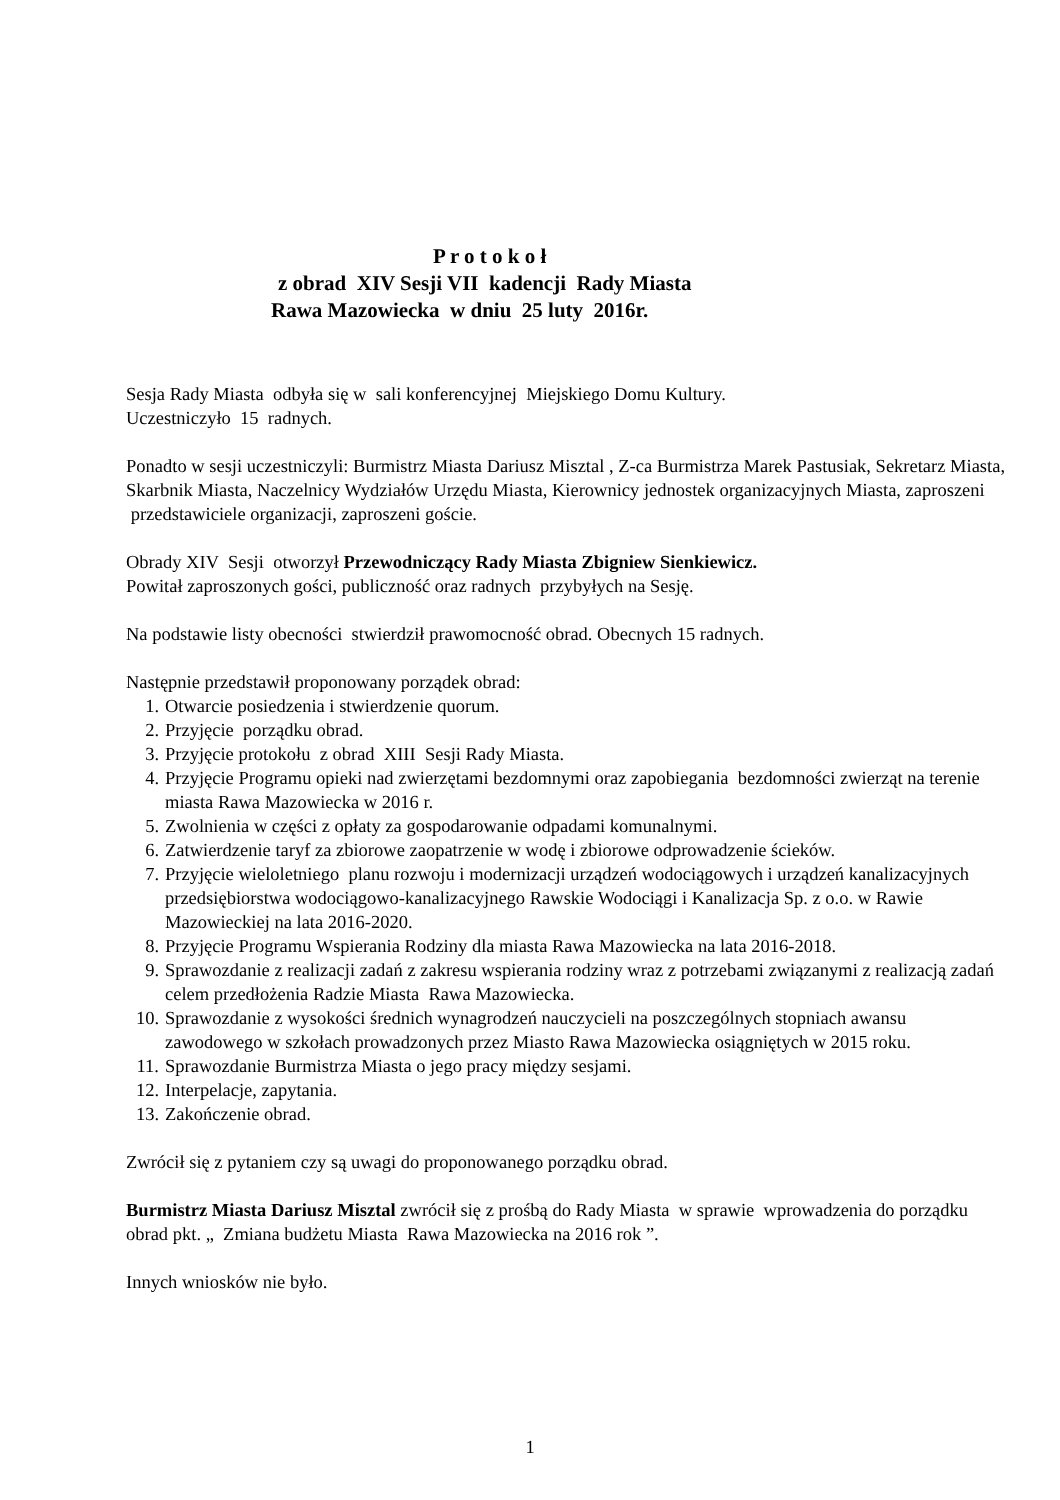P r o t o k o ł
z obrad XIV Sesji VII kadencji Rady Miasta
Rawa Mazowiecka w dniu 25 luty 2016r.
Sesja Rady Miasta odbyła się w sali konferencyjnej Miejskiego Domu Kultury.
Uczestniczyło 15 radnych.
Ponadto w sesji uczestniczyli: Burmistrz Miasta Dariusz Misztal , Z-ca Burmistrza Marek Pastusiak, Sekretarz Miasta, Skarbnik Miasta, Naczelnicy Wydziałów Urzędu Miasta, Kierownicy jednostek organizacyjnych Miasta, zaproszeni przedstawiciele organizacji, zaproszeni goście.
Obrady XIV Sesji otworzył Przewodniczący Rady Miasta Zbigniew Sienkiewicz.
Powitał zaproszonych gości, publiczność oraz radnych przybyłych na Sesję.
Na podstawie listy obecności stwierdził prawomocność obrad. Obecnych 15 radnych.
Następnie przedstawił proponowany porządek obrad:
1. Otwarcie posiedzenia i stwierdzenie quorum.
2. Przyjęcie porządku obrad.
3. Przyjęcie protokołu z obrad XIII Sesji Rady Miasta.
4. Przyjęcie Programu opieki nad zwierzętami bezdomnymi oraz zapobiegania bezdomności zwierząt na terenie miasta Rawa Mazowiecka w 2016 r.
5. Zwolnienia w części z opłaty za gospodarowanie odpadami komunalnymi.
6. Zatwierdzenie taryf za zbiorowe zaopatrzenie w wodę i zbiorowe odprowadzenie ścieków.
7. Przyjęcie wieloletniego planu rozwoju i modernizacji urządzeń wodociągowych i urządzeń kanalizacyjnych przedsiębiorstwa wodociągowo-kanalizacyjnego Rawskie Wodociągi i Kanalizacja Sp. z o.o. w Rawie Mazowieckiej na lata 2016-2020.
8. Przyjęcie Programu Wspierania Rodziny dla miasta Rawa Mazowiecka na lata 2016-2018.
9. Sprawozdanie z realizacji zadań z zakresu wspierania rodziny wraz z potrzebami związanymi z realizacją zadań celem przedłożenia Radzie Miasta Rawa Mazowiecka.
10. Sprawozdanie z wysokości średnich wynagrodzeń nauczycieli na poszczególnych stopniach awansu zawodowego w szkołach prowadzonych przez Miasto Rawa Mazowiecka osiągniętych w 2015 roku.
11. Sprawozdanie Burmistrza Miasta o jego pracy między sesjami.
12. Interpelacje, zapytania.
13. Zakończenie obrad.
Zwrócił się z pytaniem czy są uwagi do proponowanego porządku obrad.
Burmistrz Miasta Dariusz Misztal zwrócił się z prośbą do Rady Miasta w sprawie wprowadzenia do porządku obrad pkt. „ Zmiana budżetu Miasta Rawa Mazowiecka na 2016 rok ”.
Innych wniosków nie było.
1